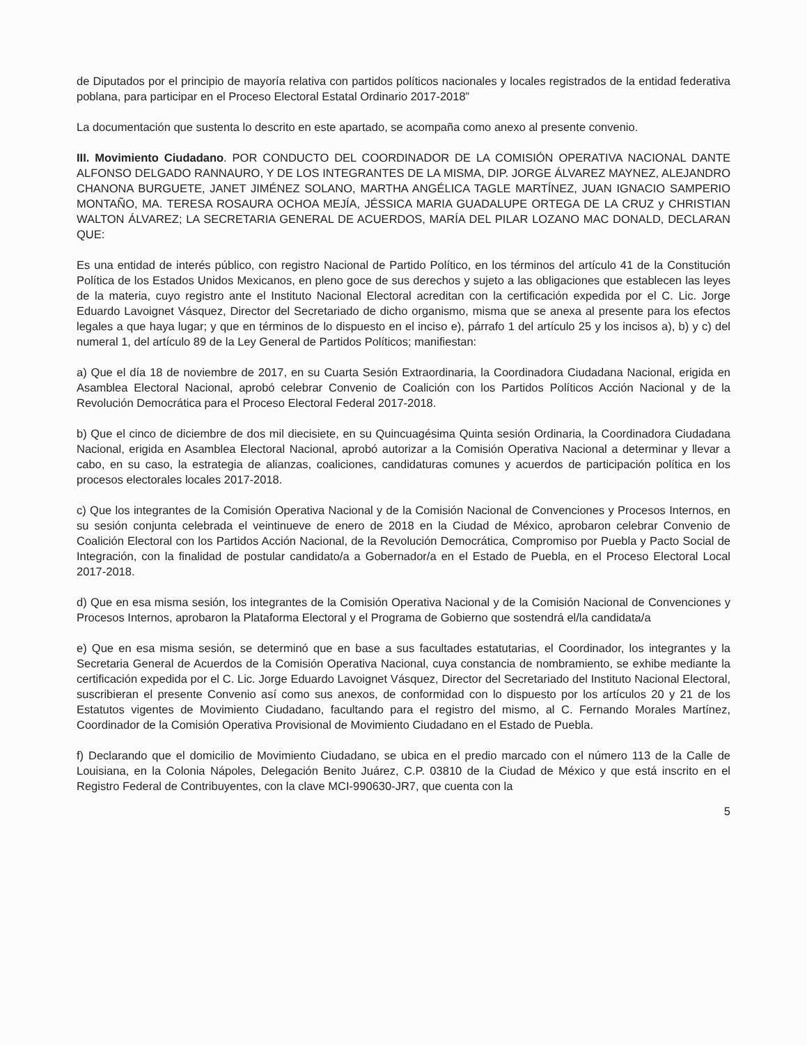de Diputados por el principio de mayoría relativa con partidos políticos nacionales y locales registrados de la entidad federativa poblana, para participar en el Proceso Electoral Estatal Ordinario 2017-2018”
La documentación que sustenta lo descrito en este apartado, se acompaña como anexo al presente convenio.
III. Movimiento Ciudadano. POR CONDUCTO DEL COORDINADOR DE LA COMISIÓN OPERATIVA NACIONAL DANTE ALFONSO DELGADO RANNAURO, Y DE LOS INTEGRANTES DE LA MISMA, DIP. JORGE ÁLVAREZ MAYNEZ, ALEJANDRO CHANONA BURGUETE, JANET JIMÉNEZ SOLANO, MARTHA ANGÉLICA TAGLE MARTÍNEZ, JUAN IGNACIO SAMPERIO MONTAÑO, MA. TERESA ROSAURA OCHOA MEJÍA, JÉSSICA MARIA GUADALUPE ORTEGA DE LA CRUZ y CHRISTIAN WALTON ÁLVAREZ; LA SECRETARIA GENERAL DE ACUERDOS, MARÍA DEL PILAR LOZANO MAC DONALD, DECLARAN QUE:
Es una entidad de interés público, con registro Nacional de Partido Político, en los términos del artículo 41 de la Constitución Política de los Estados Unidos Mexicanos, en pleno goce de sus derechos y sujeto a las obligaciones que establecen las leyes de la materia, cuyo registro ante el Instituto Nacional Electoral acreditan con la certificación expedida por el C. Lic. Jorge Eduardo Lavoignet Vásquez, Director del Secretariado de dicho organismo, misma que se anexa al presente para los efectos legales a que haya lugar; y que en términos de lo dispuesto en el inciso e), párrafo 1 del artículo 25 y los incisos a), b) y c) del numeral 1, del artículo 89 de la Ley General de Partidos Políticos; manifiestan:
a) Que el día 18 de noviembre de 2017, en su Cuarta Sesión Extraordinaria, la Coordinadora Ciudadana Nacional, erigida en Asamblea Electoral Nacional, aprobó celebrar Convenio de Coalición con los Partidos Políticos Acción Nacional y de la Revolución Democrática para el Proceso Electoral Federal 2017-2018.
b) Que el cinco de diciembre de dos mil diecisiete, en su Quincuagésima Quinta sesión Ordinaria, la Coordinadora Ciudadana Nacional, erigida en Asamblea Electoral Nacional, aprobó autorizar a la Comisión Operativa Nacional a determinar y llevar a cabo, en su caso, la estrategia de alianzas, coaliciones, candidaturas comunes y acuerdos de participación política en los procesos electorales locales 2017-2018.
c) Que los integrantes de la Comisión Operativa Nacional y de la Comisión Nacional de Convenciones y Procesos Internos, en su sesión conjunta celebrada el veintinueve de enero de 2018 en la Ciudad de México, aprobaron celebrar Convenio de Coalición Electoral con los Partidos Acción Nacional, de la Revolución Democrática, Compromiso por Puebla y Pacto Social de Integración, con la finalidad de postular candidato/a a Gobernador/a en el Estado de Puebla, en el Proceso Electoral Local 2017-2018.
d) Que en esa misma sesión, los integrantes de la Comisión Operativa Nacional y de la Comisión Nacional de Convenciones y Procesos Internos, aprobaron la Plataforma Electoral y el Programa de Gobierno que sostendrá el/la candidata/a
e) Que en esa misma sesión, se determinó que en base a sus facultades estatutarias, el Coordinador, los integrantes y la Secretaria General de Acuerdos de la Comisión Operativa Nacional, cuya constancia de nombramiento, se exhibe mediante la certificación expedida por el C. Lic. Jorge Eduardo Lavoignet Vásquez, Director del Secretariado del Instituto Nacional Electoral, suscribieran el presente Convenio así como sus anexos, de conformidad con lo dispuesto por los artículos 20 y 21 de los Estatutos vigentes de Movimiento Ciudadano, facultando para el registro del mismo, al C. Fernando Morales Martínez, Coordinador de la Comisión Operativa Provisional de Movimiento Ciudadano en el Estado de Puebla.
f) Declarando que el domicilio de Movimiento Ciudadano, se ubica en el predio marcado con el número 113 de la Calle de Louisiana, en la Colonia Nápoles, Delegación Benito Juárez, C.P. 03810 de la Ciudad de México y que está inscrito en el Registro Federal de Contribuyentes, con la clave MCI-990630-JR7, que cuenta con la
5